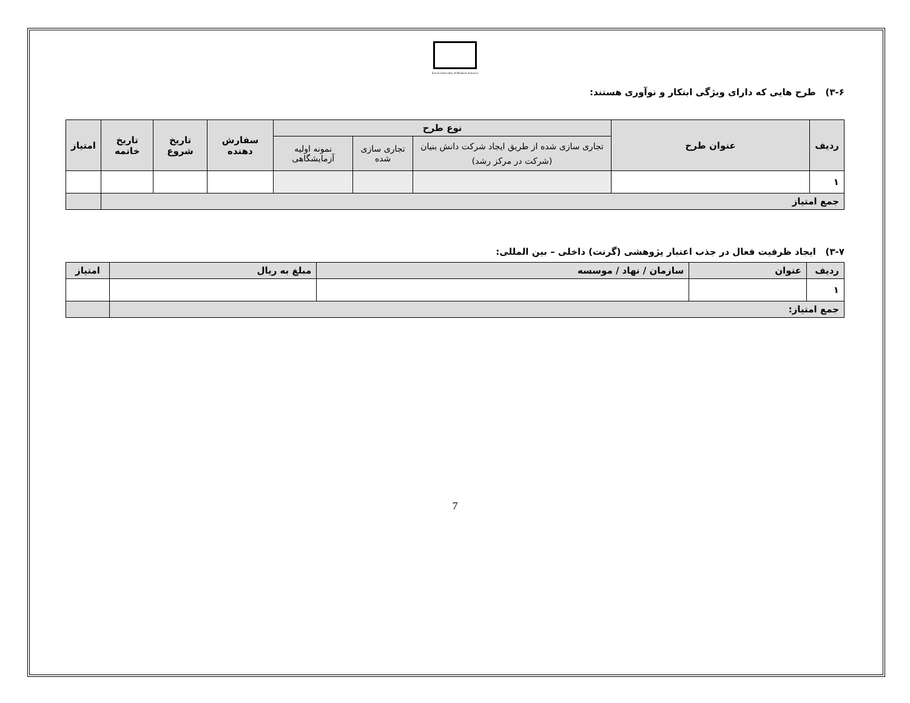Saveh University of Medical Sciences
۳-۶) طرح هایی که دارای ویژگی ابتکار و نوآوری هستند:
| ردیف | عنوان طرح | نوع طرح | | | سفارش دهنده | تاریخ شروع | تاریخ خاتمه | امتیاز |
| --- | --- | --- | --- | --- | --- | --- | --- | --- |
| | | تجاری سازی شده از طریق ایجاد شرکت دانش بنیان (شرکت در مرکز رشد) | تجاری سازی شده | نمونه اولیه آزمایشگاهی | | | | |
| ۱ | | | | | | | | |
| جمع امتیاز | | | | | | | | |
۳-۷) ایجاد ظرفیت فعال در جذب اعتبار پژوهشی (گرنت) داخلی – بین المللی:
| ردیف | عنوان | سازمان / نهاد / موسسه | مبلغ به ریال | امتیاز |
| --- | --- | --- | --- | --- |
| ۱ | | | | |
| جمع امتیاز: | | | | |
7